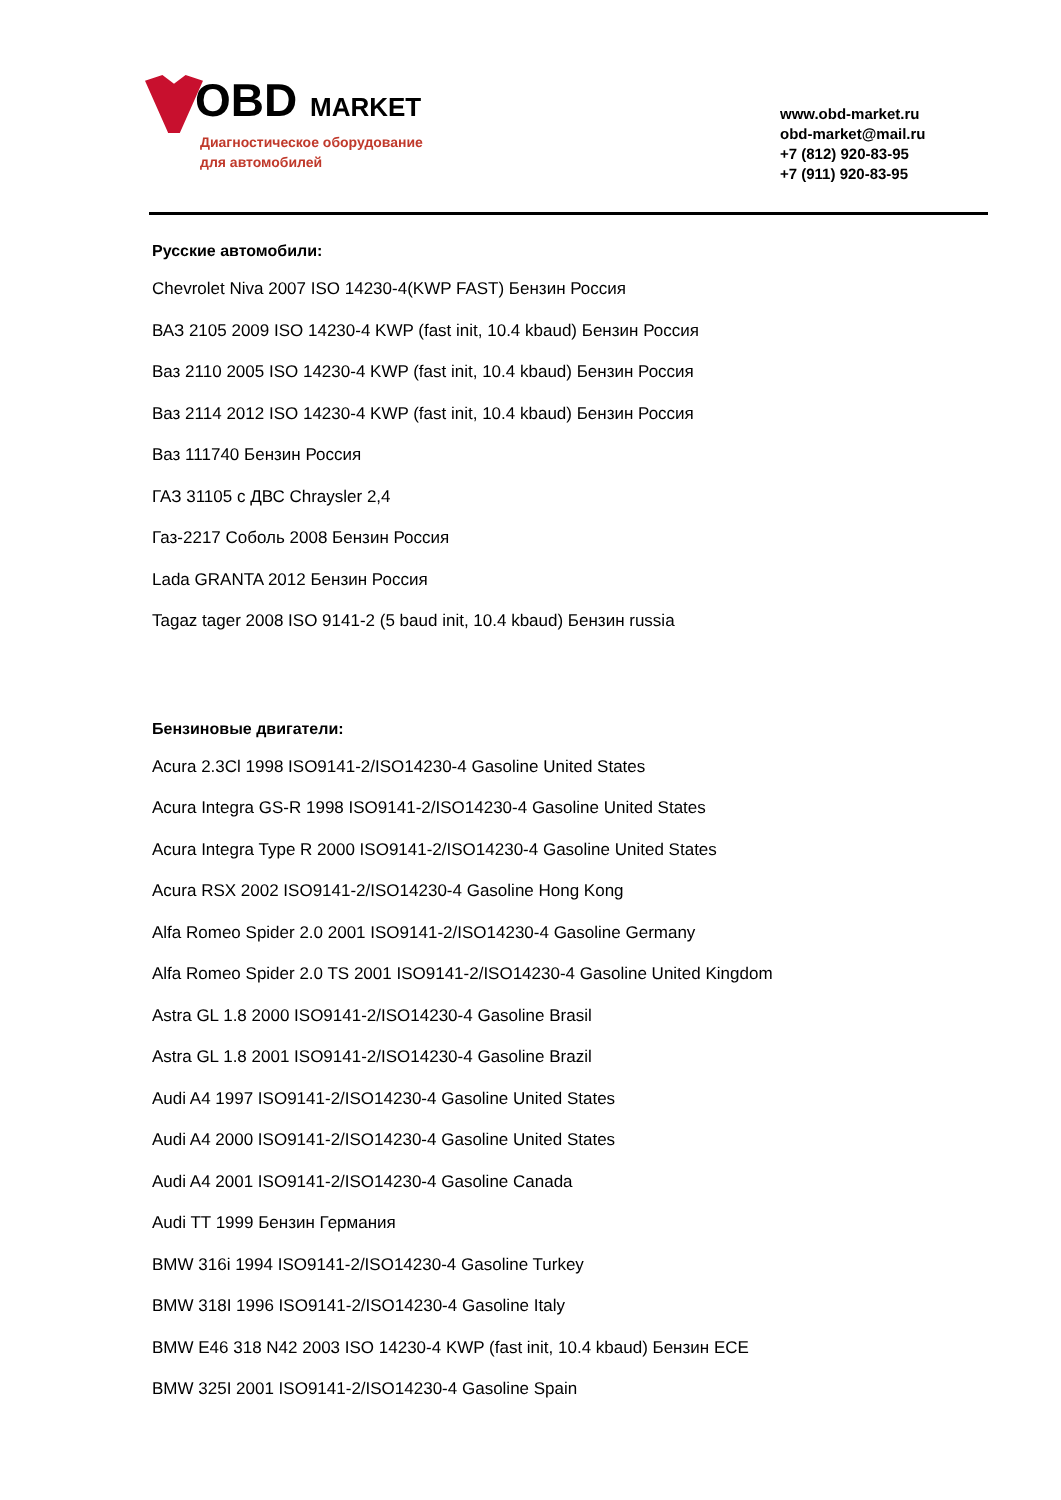OBD MARKET
Диагностическое оборудование
для автомобилей
www.obd-market.ru
obd-market@mail.ru
+7 (812) 920-83-95
+7 (911) 920-83-95
Русские автомобили:
Chevrolet Niva 2007 ISO 14230-4(KWP FAST) Бензин Россия
ВАЗ 2105 2009 ISO 14230-4 KWP (fast init, 10.4 kbaud) Бензин Россия
Ваз 2110 2005 ISO 14230-4 KWP (fast init, 10.4 kbaud) Бензин Россия
Ваз 2114 2012 ISO 14230-4 KWP (fast init, 10.4 kbaud) Бензин Россия
Ваз 111740 Бензин Россия
ГАЗ 31105 с ДВС Chraysler 2,4
Газ-2217 Соболь 2008 Бензин Россия
Lada GRANTA 2012 Бензин Россия
Tagaz tager 2008 ISO 9141-2 (5 baud init, 10.4 kbaud) Бензин russia
Бензиновые двигатели:
Acura 2.3Cl 1998 ISO9141-2/ISO14230-4 Gasoline United States
Acura Integra GS-R 1998 ISO9141-2/ISO14230-4 Gasoline United States
Acura Integra Type R 2000 ISO9141-2/ISO14230-4 Gasoline United States
Acura RSX 2002 ISO9141-2/ISO14230-4 Gasoline Hong Kong
Alfa Romeo Spider 2.0 2001 ISO9141-2/ISO14230-4 Gasoline Germany
Alfa Romeo Spider 2.0 TS 2001 ISO9141-2/ISO14230-4 Gasoline United Kingdom
Astra GL 1.8 2000 ISO9141-2/ISO14230-4 Gasoline Brasil
Astra GL 1.8 2001 ISO9141-2/ISO14230-4 Gasoline Brazil
Audi A4 1997 ISO9141-2/ISO14230-4 Gasoline United States
Audi A4 2000 ISO9141-2/ISO14230-4 Gasoline United States
Audi A4 2001 ISO9141-2/ISO14230-4 Gasoline Canada
Audi TT 1999 Бензин Германия
BMW 316i 1994 ISO9141-2/ISO14230-4 Gasoline Turkey
BMW 318I 1996 ISO9141-2/ISO14230-4 Gasoline Italy
BMW E46 318 N42 2003 ISO 14230-4 KWP (fast init, 10.4 kbaud) Бензин ECE
BMW 325I 2001 ISO9141-2/ISO14230-4 Gasoline Spain